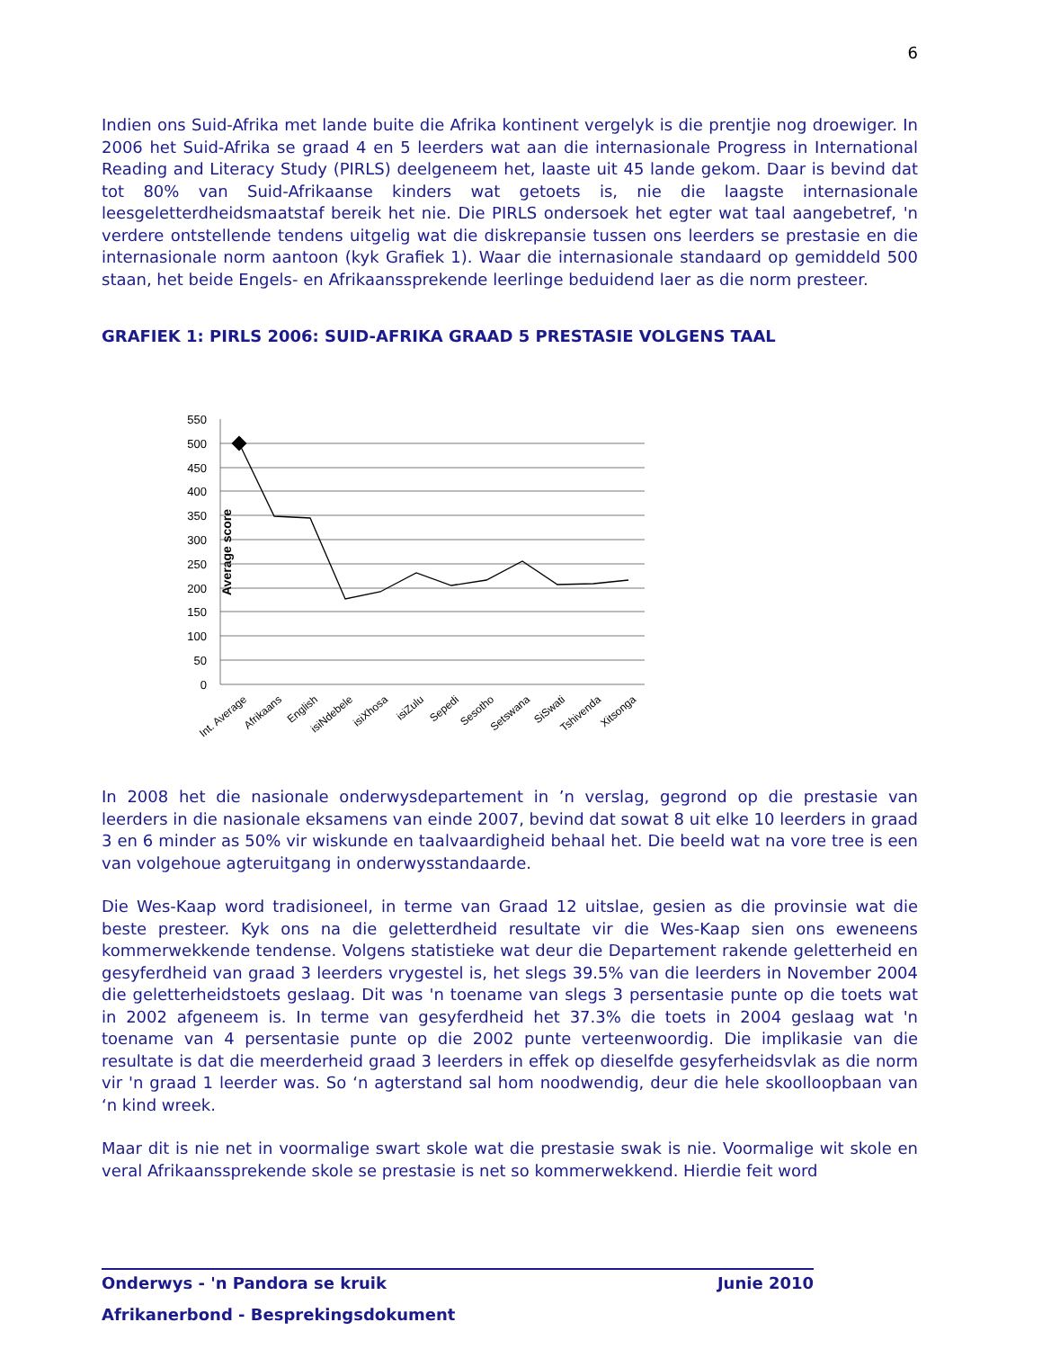6
Indien ons Suid-Afrika met lande buite die Afrika kontinent vergelyk is die prentjie nog droewiger. In 2006 het Suid-Afrika se graad 4 en 5 leerders wat aan die internasionale Progress in International Reading and Literacy Study (PIRLS) deelgeneem het, laaste uit 45 lande gekom. Daar is bevind dat tot 80% van Suid-Afrikaanse kinders wat getoets is, nie die laagste internasionale leesgeletterdheidsmaatstaf bereik het nie. Die PIRLS ondersoek het egter wat taal aangebetref, 'n verdere ontstellende tendens uitgelig wat die diskrepansie tussen ons leerders se prestasie en die internasionale norm aantoon (kyk Grafiek 1). Waar die internasionale standaard op gemiddeld 500 staan, het beide Engels- en Afrikaanssprekende leerlinge beduidend laer as die norm presteer.
GRAFIEK 1: PIRLS 2006: SUID-AFRIKA GRAAD 5 PRESTASIE VOLGENS TAAL
550
500
450
400
350
300
250
200
150
100
50
0
Average score
Int. Average
Afrikaans
English
isiNdebele
isiXhosa
isiZulu
Sepedi
Sesotho
Setswana
SiSwati
Tshivenda
Xitsonga
In 2008 het die nasionale onderwysdepartement in ’n verslag, gegrond op die prestasie van leerders in die nasionale eksamens van einde 2007, bevind dat sowat 8 uit elke 10 leerders in graad 3 en 6 minder as 50% vir wiskunde en taalvaardigheid behaal het. Die beeld wat na vore tree is een van volgehoue agteruitgang in onderwysstandaarde.
Die Wes-Kaap word tradisioneel, in terme van Graad 12 uitslae, gesien as die provinsie wat die beste presteer. Kyk ons na die geletterdheid resultate vir die Wes-Kaap sien ons eweneens kommerwekkende tendense. Volgens statistieke wat deur die Departement rakende geletterheid en gesyferdheid van graad 3 leerders vrygestel is, het slegs 39.5% van die leerders in November 2004 die geletterheidstoets geslaag. Dit was 'n toename van slegs 3 persentasie punte op die toets wat in 2002 afgeneem is. In terme van gesyferdheid het 37.3% die toets in 2004 geslaag wat 'n toename van 4 persentasie punte op die 2002 punte verteenwoordig. Die implikasie van die resultate is dat die meerderheid graad 3 leerders in effek op dieselfde gesyferheidsvlak as die norm vir 'n graad 1 leerder was. So ‘n agterstand sal hom noodwendig, deur die hele skoolloopbaan van ‘n kind wreek.
Maar dit is nie net in voormalige swart skole wat die prestasie swak is nie. Voormalige wit skole en veral Afrikaanssprekende skole se prestasie is net so kommerwekkend. Hierdie feit word
Onderwys - 'n Pandora se kruik Junie 2010
Afrikanerbond - Besprekingsdokument